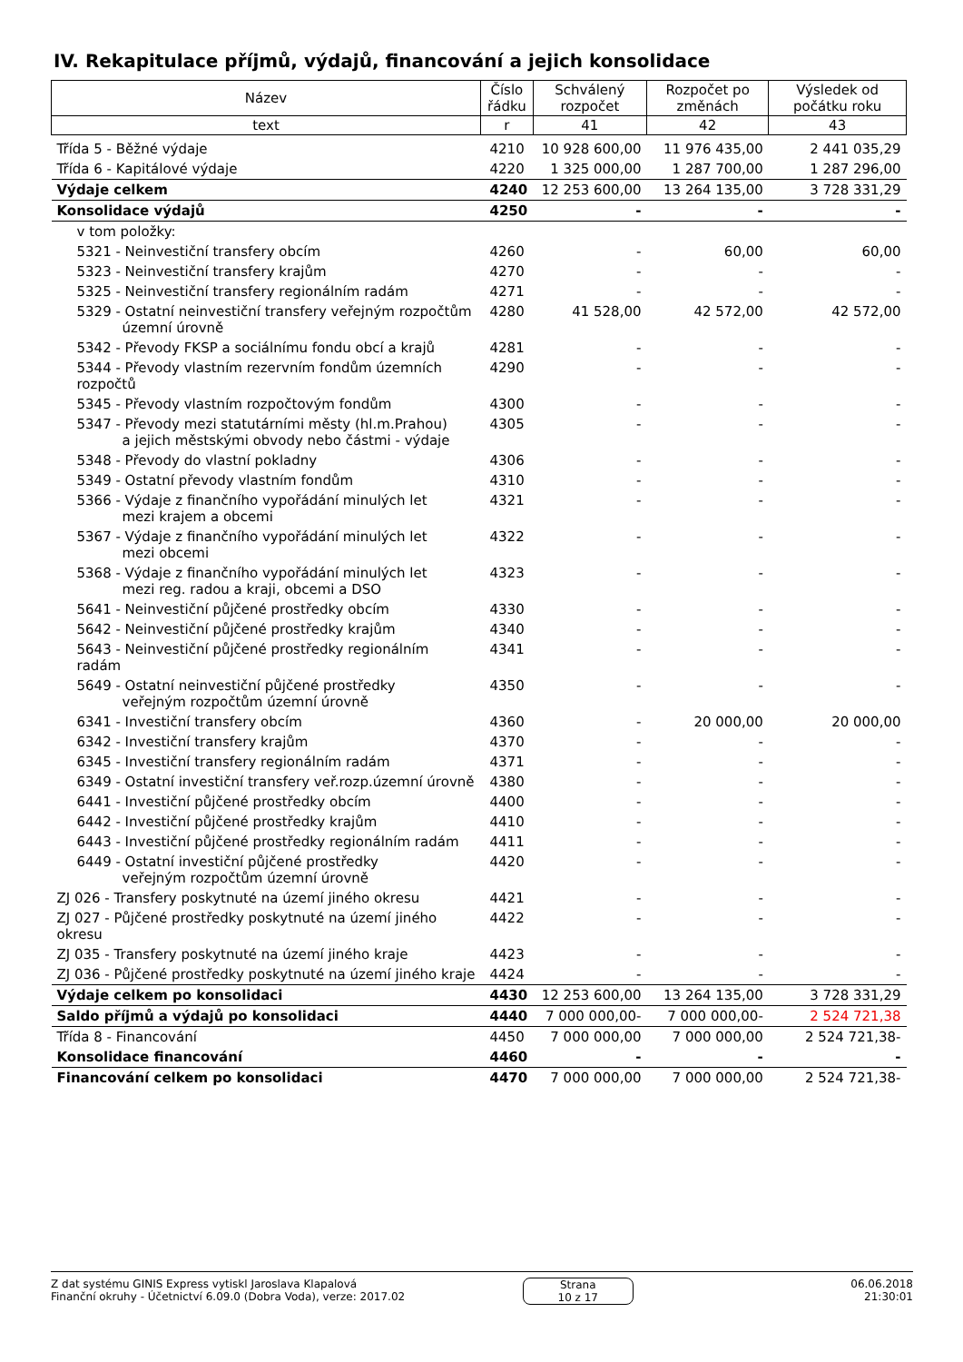IV. Rekapitulace příjmů, výdajů, financování a jejich konsolidace
| Název | Číslo řádku | Schválený rozpočet | Rozpočet po změnách | Výsledek od počátku roku |
| --- | --- | --- | --- | --- |
| text | r | 41 | 42 | 43 |
| Třída 5 - Běžné výdaje | 4210 | 10 928 600,00 | 11 976 435,00 | 2 441 035,29 |
| Třída 6 - Kapitálové výdaje | 4220 | 1 325 000,00 | 1 287 700,00 | 1 287 296,00 |
| Výdaje celkem | 4240 | 12 253 600,00 | 13 264 135,00 | 3 728 331,29 |
| Konsolidace výdajů | 4250 | - | - | - |
| v tom položky: | | | | |
| 5321 - Neinvestiční transfery obcím | 4260 | - | 60,00 | 60,00 |
| 5323 - Neinvestiční transfery krajům | 4270 | - | - | - |
| 5325 - Neinvestiční transfery regionálním radám | 4271 | - | - | - |
| 5329 - Ostatní neinvestiční transfery veřejným rozpočtům územní úrovně | 4280 | 41 528,00 | 42 572,00 | 42 572,00 |
| 5342 - Převody FKSP a sociálnímu fondu obcí a krajů | 4281 | - | - | - |
| 5344 - Převody vlastním rezervním fondům územních rozpočtů | 4290 | - | - | - |
| 5345 - Převody vlastním rozpočtovým fondům | 4300 | - | - | - |
| 5347 - Převody mezi statutárními městy (hl.m.Prahou) a jejich městskými obvody nebo částmi - výdaje | 4305 | - | - | - |
| 5348 - Převody do vlastní pokladny | 4306 | - | - | - |
| 5349 - Ostatní převody vlastním fondům | 4310 | - | - | - |
| 5366 - Výdaje z finančního vypořádání minulých let mezi krajem a obcemi | 4321 | - | - | - |
| 5367 - Výdaje z finančního vypořádání minulých let mezi obcemi | 4322 | - | - | - |
| 5368 - Výdaje z finančního vypořádání minulých let mezi reg. radou a kraji, obcemi a DSO | 4323 | - | - | - |
| 5641 - Neinvestiční půjčené prostředky obcím | 4330 | - | - | - |
| 5642 - Neinvestiční půjčené prostředky krajům | 4340 | - | - | - |
| 5643 - Neinvestiční půjčené prostředky regionálním radám | 4341 | - | - | - |
| 5649 - Ostatní neinvestiční půjčené prostředky veřejným rozpočtům územní úrovně | 4350 | - | - | - |
| 6341 - Investiční transfery obcím | 4360 | - | 20 000,00 | 20 000,00 |
| 6342 - Investiční transfery krajům | 4370 | - | - | - |
| 6345 - Investiční transfery regionálním radám | 4371 | - | - | - |
| 6349 - Ostatní investiční transfery veř.rozp.územní úrovně | 4380 | - | - | - |
| 6441 - Investiční půjčené prostředky obcím | 4400 | - | - | - |
| 6442 - Investiční půjčené prostředky krajům | 4410 | - | - | - |
| 6443 - Investiční půjčené prostředky regionálním radám | 4411 | - | - | - |
| 6449 - Ostatní investiční půjčené prostředky veřejným rozpočtům územní úrovně | 4420 | - | - | - |
| ZJ 026 - Transfery poskytnuté na území jiného okresu | 4421 | - | - | - |
| ZJ 027 - Půjčené prostředky poskytnuté na území jiného okresu | 4422 | - | - | - |
| ZJ 035 - Transfery poskytnuté na území jiného kraje | 4423 | - | - | - |
| ZJ 036 - Půjčené prostředky poskytnuté na území jiného kraje | 4424 | - | - | - |
| Výdaje celkem po konsolidaci | 4430 | 12 253 600,00 | 13 264 135,00 | 3 728 331,29 |
| Saldo příjmů a výdajů po konsolidaci | 4440 | 7 000 000,00- | 7 000 000,00- | 2 524 721,38 |
| Třída 8 - Financování | 4450 | 7 000 000,00 | 7 000 000,00 | 2 524 721,38- |
| Konsolidace financování | 4460 | - | - | - |
| Financování celkem po konsolidaci | 4470 | 7 000 000,00 | 7 000 000,00 | 2 524 721,38- |
Z dat systému GINIS Express vytiskl Jaroslava Klapalová
Finanční okruhy - Účetnictví 6.09.0 (Dobra Voda), verze: 2017.02
Strana
10 z 17
06.06.2018
21:30:01